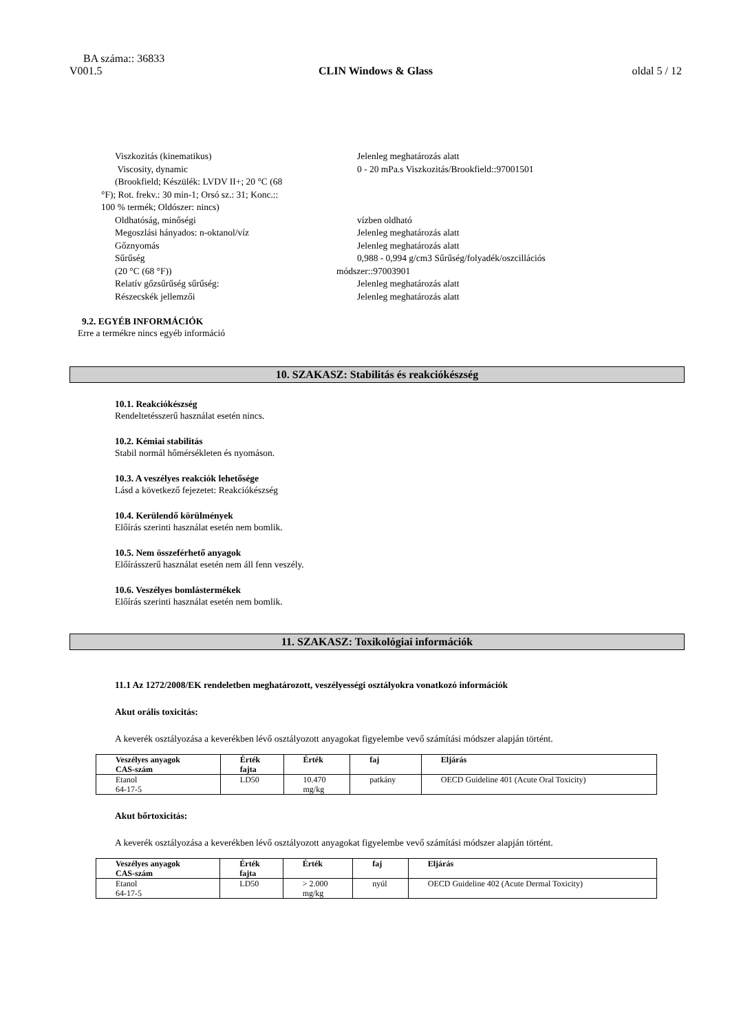BA száma:: 36833
V001.5 CLIN Windows & Glass oldal 5 / 12
Viszkozitás (kinematikus) Jelenleg meghatározás alatt
Viscosity, dynamic
(Brookfield; Készülék: LVDV II+; 20 °C (68
°F); Rot. frekv.: 30 min-1; Orsó sz.: 31; Konc.::
100 % termék; Oldószer: nincs)
0 - 20 mPa.s Viszkozitás/Brookfield::97001501
Oldhatóság, minőségi vízben oldható
Megoszlási hányados: n-oktanol/víz Jelenleg meghatározás alatt
Gőznyomás Jelenleg meghatározás alatt
Sűrűség
(20 °C (68 °F))
0,988 - 0,994 g/cm3 Sűrűség/folyadék/oszcillációs
módszer::97003901
Relatív gőzsűrűség sűrűség: Jelenleg meghatározás alatt
Részecskék jellemzői Jelenleg meghatározás alatt
9.2. EGYÉB INFORMÁCIÓK
Erre a termékre nincs egyéb információ
10. SZAKASZ: Stabilitás és reakciókészség
10.1. Reakciókészség
Rendeltetésszerű használat esetén nincs.
10.2. Kémiai stabilitás
Stabil normál hőmérsékleten és nyomáson.
10.3. A veszélyes reakciók lehetősége
Lásd a következő fejezetet: Reakciókészség
10.4. Kerülendő körülmények
Előírás szerinti használat esetén nem bomlik.
10.5. Nem összeférhető anyagok
Előírásszerű használat esetén nem áll fenn veszély.
10.6. Veszélyes bomlástermékek
Előírás szerinti használat esetén nem bomlik.
11. SZAKASZ: Toxikológiai információk
11.1 Az 1272/2008/EK rendeletben meghatározott, veszélyességi osztályokra vonatkozó információk
Akut orális toxicitás:
A keverék osztályozása a keverékben lévő osztályozott anyagokat figyelembe vevő számítási módszer alapján történt.
| Veszélyes anyagok CAS-szám | Érték fajta | Érték | faj | Eljárás |
| --- | --- | --- | --- | --- |
| Etanol 64-17-5 | LD50 | 10.470 mg/kg | patkány | OECD Guideline 401 (Acute Oral Toxicity) |
Akut bőrtoxicitás:
A keverék osztályozása a keverékben lévő osztályozott anyagokat figyelembe vevő számítási módszer alapján történt.
| Veszélyes anyagok CAS-szám | Érték fajta | Érték | faj | Eljárás |
| --- | --- | --- | --- | --- |
| Etanol 64-17-5 | LD50 | > 2.000 mg/kg | nyúl | OECD Guideline 402 (Acute Dermal Toxicity) |